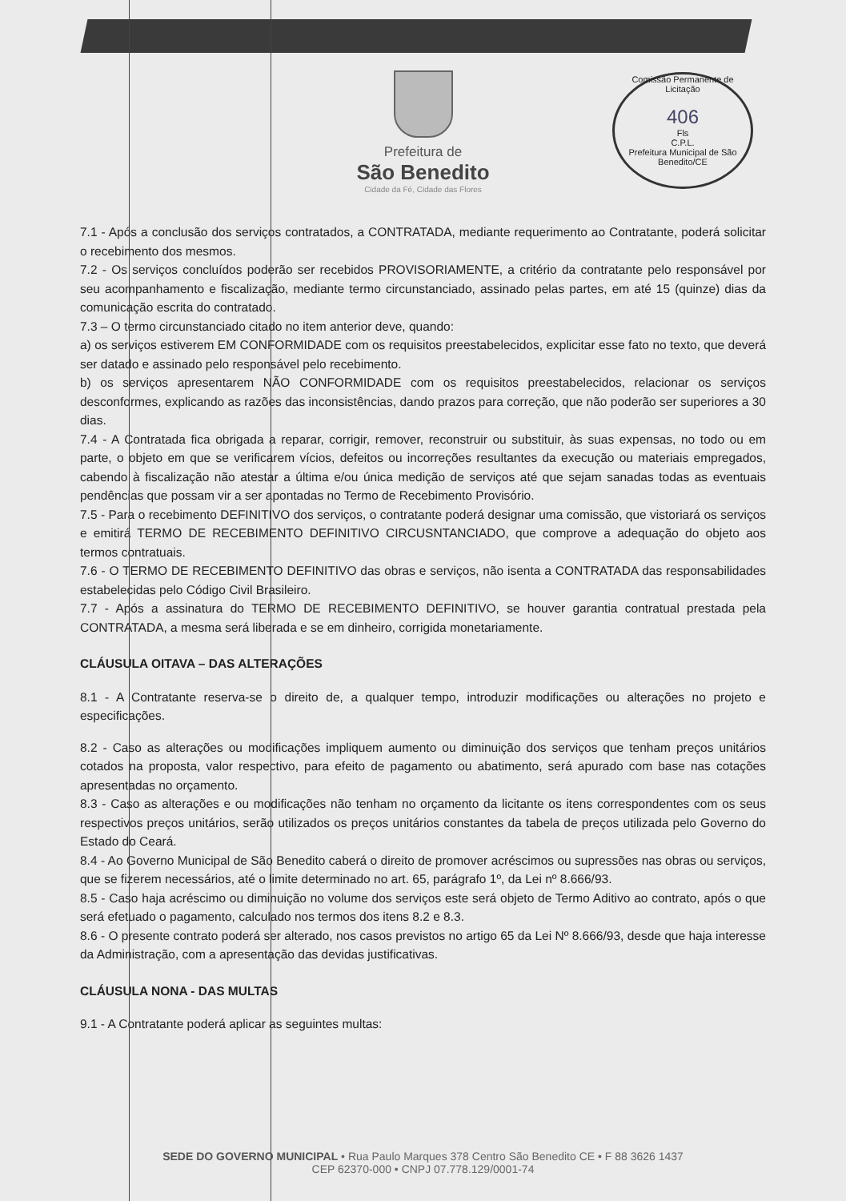Prefeitura de
São Benedito
Cidade da Fé, Cidade das Flores
Comissão Permanente de Licitação
406
Fls
C.P.L.
Prefeitura Municipal de São Benedito/CE
7.1 - Após a conclusão dos serviços contratados, a CONTRATADA, mediante requerimento ao Contratante, poderá solicitar o recebimento dos mesmos.
7.2 - Os serviços concluídos poderão ser recebidos PROVISORIAMENTE, a critério da contratante pelo responsável por seu acompanhamento e fiscalização, mediante termo circunstanciado, assinado pelas partes, em até 15 (quinze) dias da comunicação escrita do contratado.
7.3 – O termo circunstanciado citado no item anterior deve, quando:
a) os serviços estiverem EM CONFORMIDADE com os requisitos preestabelecidos, explicitar esse fato no texto, que deverá ser datado e assinado pelo responsável pelo recebimento.
b) os serviços apresentarem NÃO CONFORMIDADE com os requisitos preestabelecidos, relacionar os serviços desconformes, explicando as razões das inconsistências, dando prazos para correção, que não poderão ser superiores a 30 dias.
7.4 - A Contratada fica obrigada a reparar, corrigir, remover, reconstruir ou substituir, às suas expensas, no todo ou em parte, o objeto em que se verificarem vícios, defeitos ou incorreções resultantes da execução ou materiais empregados, cabendo à fiscalização não atestar a última e/ou única medição de serviços até que sejam sanadas todas as eventuais pendências que possam vir a ser apontadas no Termo de Recebimento Provisório.
7.5 - Para o recebimento DEFINITIVO dos serviços, o contratante poderá designar uma comissão, que vistoriará os serviços e emitirá TERMO DE RECEBIMENTO DEFINITIVO CIRCUSNTANCIADO, que comprove a adequação do objeto aos termos contratuais.
7.6 - O TERMO DE RECEBIMENTO DEFINITIVO das obras e serviços, não isenta a CONTRATADA das responsabilidades estabelecidas pelo Código Civil Brasileiro.
7.7 - Após a assinatura do TERMO DE RECEBIMENTO DEFINITIVO, se houver garantia contratual prestada pela CONTRATADA, a mesma será liberada e se em dinheiro, corrigida monetariamente.
CLÁUSULA OITAVA – DAS ALTERAÇÕES
8.1 - A Contratante reserva-se o direito de, a qualquer tempo, introduzir modificações ou alterações no projeto e especificações.
8.2 - Caso as alterações ou modificações impliquem aumento ou diminuição dos serviços que tenham preços unitários cotados na proposta, valor respectivo, para efeito de pagamento ou abatimento, será apurado com base nas cotações apresentadas no orçamento.
8.3 - Caso as alterações e ou modificações não tenham no orçamento da licitante os itens correspondentes com os seus respectivos preços unitários, serão utilizados os preços unitários constantes da tabela de preços utilizada pelo Governo do Estado do Ceará.
8.4 - Ao Governo Municipal de São Benedito caberá o direito de promover acréscimos ou supressões nas obras ou serviços, que se fizerem necessários, até o limite determinado no art. 65, parágrafo 1º, da Lei nº 8.666/93.
8.5 - Caso haja acréscimo ou diminuição no volume dos serviços este será objeto de Termo Aditivo ao contrato, após o que será efetuado o pagamento, calculado nos termos dos itens 8.2 e 8.3.
8.6 - O presente contrato poderá ser alterado, nos casos previstos no artigo 65 da Lei Nº 8.666/93, desde que haja interesse da Administração, com a apresentação das devidas justificativas.
CLÁUSULA NONA - DAS MULTAS
9.1 - A Contratante poderá aplicar as seguintes multas:
SEDE DO GOVERNO MUNICIPAL • Rua Paulo Marques 378 Centro São Benedito CE • F 88 3626 1437
CEP 62370-000 • CNPJ 07.778.129/0001-74